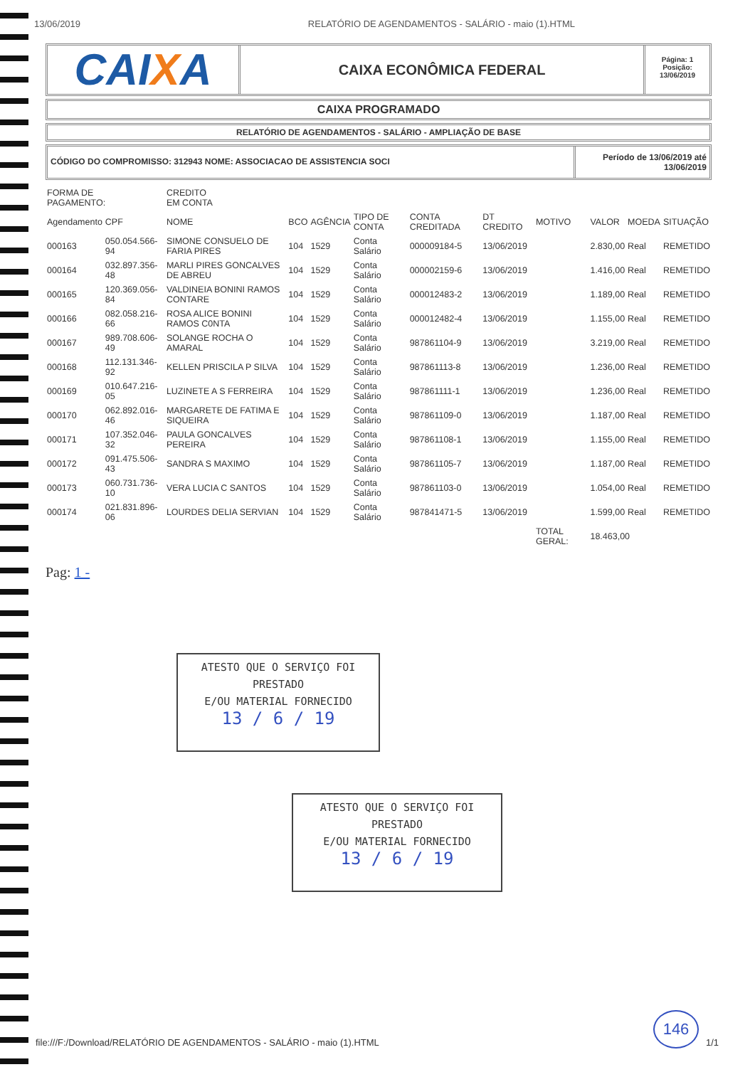13/06/2019 RELATÓRIO DE AGENDAMENTOS - SALÁRIO - maio (1).HTML
CAIXA
CAIXA ECONÔMICA FEDERAL
Página: 1
Posição:
13/06/2019
CAIXA PROGRAMADO
RELATÓRIO DE AGENDAMENTOS - SALÁRIO - AMPLIAÇÃO DE BASE
CÓDIGO DO COMPROMISSO: 312943 NOME: ASSOCIACAO DE ASSISTENCIA SOCI
Período de 13/06/2019 até 13/06/2019
| FORMA DE PAGAMENTO: | | CREDITO EM CONTA | | | | | | | | | |
| Agendamento | CPF | NOME | BCO | AGÊNCIA | TIPO DE CONTA | CONTA CREDITADA | DT CREDITO | MOTIVO | VALOR | MOEDA | SITUAÇÃO |
| 000163 | 050.054.566-94 | SIMONE CONSUELO DE FARIA PIRES | 104 | 1529 | Conta Salário | 000009184-5 | 13/06/2019 | | 2.830,00 | Real | REMETIDO |
| 000164 | 032.897.356-48 | MARLI PIRES GONCALVES DE ABREU | 104 | 1529 | Conta Salário | 000002159-6 | 13/06/2019 | | 1.416,00 | Real | REMETIDO |
| 000165 | 120.369.056-84 | VALDINEIA BONINI RAMOS CONTARE | 104 | 1529 | Conta Salário | 000012483-2 | 13/06/2019 | | 1.189,00 | Real | REMETIDO |
| 000166 | 082.058.216-66 | ROSA ALICE BONINI RAMOS C0NTA | 104 | 1529 | Conta Salário | 000012482-4 | 13/06/2019 | | 1.155,00 | Real | REMETIDO |
| 000167 | 989.708.606-49 | SOLANGE ROCHA O AMARAL | 104 | 1529 | Conta Salário | 987861104-9 | 13/06/2019 | | 3.219,00 | Real | REMETIDO |
| 000168 | 112.131.346-92 | KELLEN PRISCILA P SILVA | 104 | 1529 | Conta Salário | 987861113-8 | 13/06/2019 | | 1.236,00 | Real | REMETIDO |
| 000169 | 010.647.216-05 | LUZINETE A S FERREIRA | 104 | 1529 | Conta Salário | 987861111-1 | 13/06/2019 | | 1.236,00 | Real | REMETIDO |
| 000170 | 062.892.016-46 | MARGARETE DE FATIMA E SIQUEIRA | 104 | 1529 | Conta Salário | 987861109-0 | 13/06/2019 | | 1.187,00 | Real | REMETIDO |
| 000171 | 107.352.046-32 | PAULA GONCALVES PEREIRA | 104 | 1529 | Conta Salário | 987861108-1 | 13/06/2019 | | 1.155,00 | Real | REMETIDO |
| 000172 | 091.475.506-43 | SANDRA S MAXIMO | 104 | 1529 | Conta Salário | 987861105-7 | 13/06/2019 | | 1.187,00 | Real | REMETIDO |
| 000173 | 060.731.736-10 | VERA LUCIA C SANTOS | 104 | 1529 | Conta Salário | 987861103-0 | 13/06/2019 | | 1.054,00 | Real | REMETIDO |
| 000174 | 021.831.896-06 | LOURDES DELIA SERVIAN | 104 | 1529 | Conta Salário | 987841471-5 | 13/06/2019 | | 1.599,00 | Real | REMETIDO |
| | | | | | | | | TOTAL GERAL: | 18.463,00 | | |
Pag: 1 -
ATESTO QUE O SERVIÇO FOI PRESTADO
E/OU MATERIAL FORNECIDO
13 / 6 / 19
ATESTO QUE O SERVIÇO FOI PRESTADO
E/OU MATERIAL FORNECIDO
13 / 6 / 19
146
file:///F:/Download/RELATÓRIO DE AGENDAMENTOS - SALÁRIO - maio (1).HTML 1/1